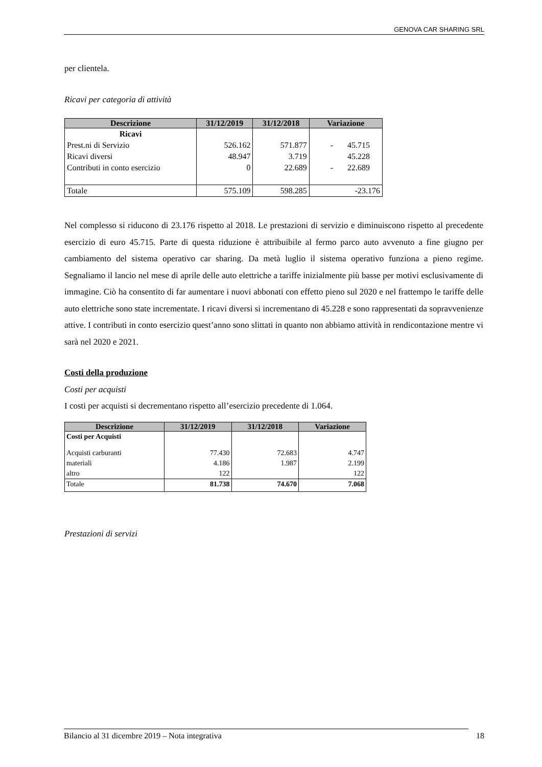GENOVA CAR SHARING SRL
per clientela.
Ricavi per categoria di attività
| Descrizione | 31/12/2019 | 31/12/2018 | Variazione |
| --- | --- | --- | --- |
| Ricavi | | | |
| Prest.ni di Servizio | 526.162 | 571.877 | - 45.715 |
| Ricavi diversi | 48.947 | 3.719 | 45.228 |
| Contributi in conto esercizio | 0 | 22.689 | - 22.689 |
| Totale | 575.109 | 598.285 | -23.176 |
Nel complesso si riducono di 23.176 rispetto al 2018. Le prestazioni di servizio e diminuiscono rispetto al precedente esercizio di euro 45.715. Parte di questa riduzione è attribuibile al fermo parco auto avvenuto a fine giugno per cambiamento del sistema operativo car sharing. Da metà luglio il sistema operativo funziona a pieno regime. Segnaliamo il lancio nel mese di aprile delle auto elettriche a tariffe inizialmente più basse per motivi esclusivamente di immagine. Ciò ha consentito di far aumentare i nuovi abbonati con effetto pieno sul 2020 e nel frattempo le tariffe delle auto elettriche sono state incrementate. I ricavi diversi si incrementano di 45.228 e sono rappresentati da sopravvenienze attive. I contributi in conto esercizio quest’anno sono slittati in quanto non abbiamo attività in rendicontazione mentre vi sarà nel 2020 e 2021.
Costi della produzione
Costi per acquisti
I costi per acquisti si decrementano rispetto all’esercizio precedente di 1.064.
| Descrizione | 31/12/2019 | 31/12/2018 | Variazione |
| --- | --- | --- | --- |
| Costi per Acquisti | | | |
| Acquisti carburanti | 77.430 | 72.683 | 4.747 |
| materiali | 4.186 | 1.987 | 2.199 |
| altro | 122 | | 122 |
| Totale | 81.738 | 74.670 | 7.068 |
Prestazioni di servizi
Bilancio al 31 dicembre 2019 – Nota integrativa 18